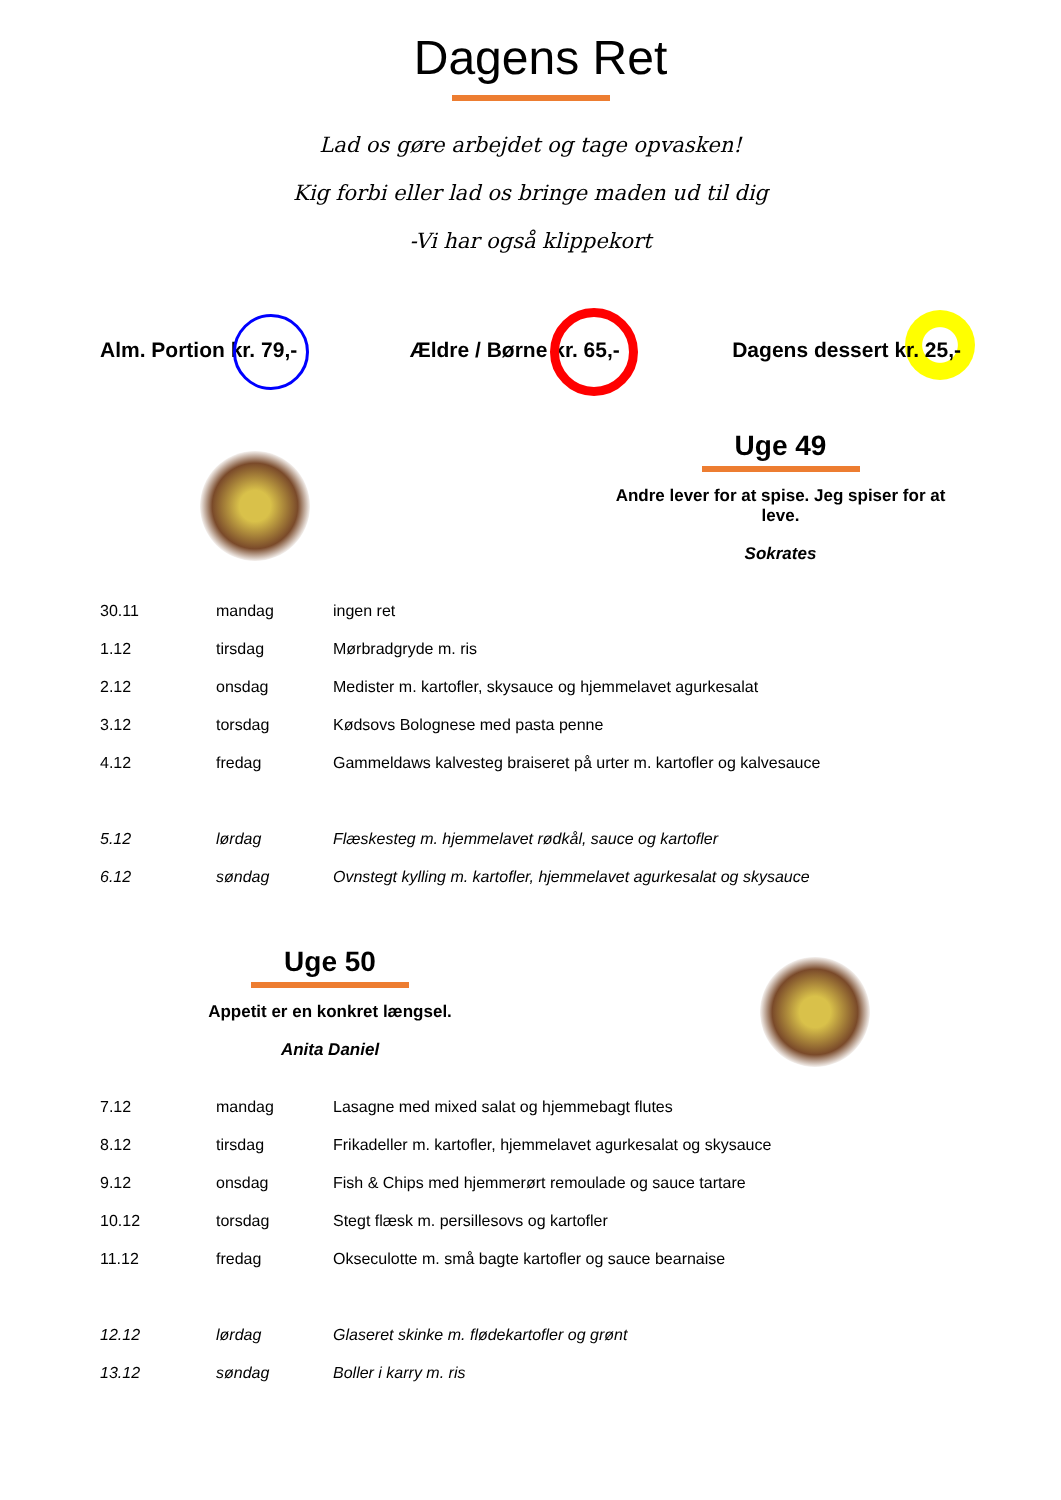Dagens Ret
Lad os gøre arbejdet og tage opvasken!
Kig forbi eller lad os bringe maden ud til dig
-Vi har også klippekort
Alm. Portion kr. 79,- Ældre / Børne kr. 65,- Dagens dessert kr. 25,-
Uge 49
Andre lever for at spise. Jeg spiser for at leve.
Sokrates
| 30.11 | mandag | ingen ret |
| 1.12 | tirsdag | Mørbradgryde m. ris |
| 2.12 | onsdag | Medister m. kartofler, skysauce og hjemmelavet agurkesalat |
| 3.12 | torsdag | Kødsovs Bolognese med pasta penne |
| 4.12 | fredag | Gammeldaws kalvesteg braiseret på urter m. kartofler og kalvesauce |
| 5.12 | lørdag | Flæskesteg m. hjemmelavet rødkål, sauce og kartofler |
| 6.12 | søndag | Ovnstegt kylling m. kartofler, hjemmelavet agurkesalat og skysauce |
Uge 50
Appetit er en konkret længsel.
Anita Daniel
| 7.12 | mandag | Lasagne med mixed salat og hjemmebagt flutes |
| 8.12 | tirsdag | Frikadeller m. kartofler, hjemmelavet agurkesalat og skysauce |
| 9.12 | onsdag | Fish & Chips med hjemmerørt remoulade og sauce tartare |
| 10.12 | torsdag | Stegt flæsk m. persillesovs og kartofler |
| 11.12 | fredag | Okseculotte m. små bagte kartofler og sauce bearnaise |
| 12.12 | lørdag | Glaseret skinke m. flødekartofler og grønt |
| 13.12 | søndag | Boller i karry m. ris |